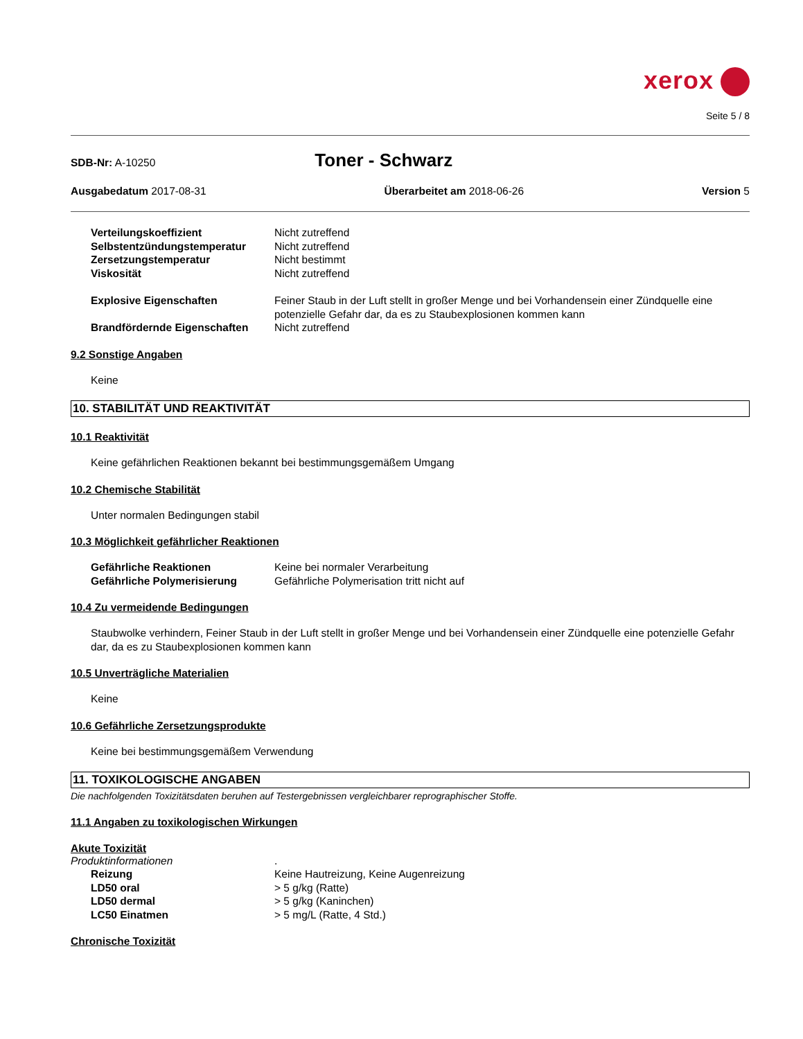xerox
Seite 5 / 8
SDB-Nr: A-10250
Toner - Schwarz
Ausgabedatum 2017-08-31 Überarbeitet am 2018-06-26 Version 5
Verteilungskoeffizient
Nicht zutreffend
Selbstentzündungstemperatur
Nicht zutreffend
Zersetzungstemperatur
Nicht bestimmt
Viskosität
Nicht zutreffend
Explosive Eigenschaften
Feiner Staub in der Luft stellt in großer Menge und bei Vorhandensein einer Zündquelle eine potenzielle Gefahr dar, da es zu Staubexplosionen kommen kann
Brandfördernde Eigenschaften
Nicht zutreffend
9.2 Sonstige Angaben
Keine
10. STABILITÄT UND REAKTIVITÄT
10.1 Reaktivität
Keine gefährlichen Reaktionen bekannt bei bestimmungsgemäßem Umgang
10.2 Chemische Stabilität
Unter normalen Bedingungen stabil
10.3 Möglichkeit gefährlicher Reaktionen
Gefährliche Reaktionen
Keine bei normaler Verarbeitung
Gefährliche Polymerisierung
Gefährliche Polymerisation tritt nicht auf
10.4 Zu vermeidende Bedingungen
Staubwolke verhindern, Feiner Staub in der Luft stellt in großer Menge und bei Vorhandensein einer Zündquelle eine potenzielle Gefahr dar, da es zu Staubexplosionen kommen kann
10.5 Unverträgliche Materialien
Keine
10.6 Gefährliche Zersetzungsprodukte
Keine bei bestimmungsgemäßem Verwendung
11. TOXIKOLOGISCHE ANGABEN
Die nachfolgenden Toxizitätsdaten beruhen auf Testergebnissen vergleichbarer reprographischer Stoffe.
11.1 Angaben zu toxikologischen Wirkungen
Akute Toxizität
Produktinformationen
.
Reizung
Keine Hautreizung, Keine Augenreizung
LD50 oral
> 5 g/kg (Ratte)
LD50 dermal
> 5 g/kg (Kaninchen)
LC50 Einatmen
> 5 mg/L (Ratte, 4 Std.)
Chronische Toxizität